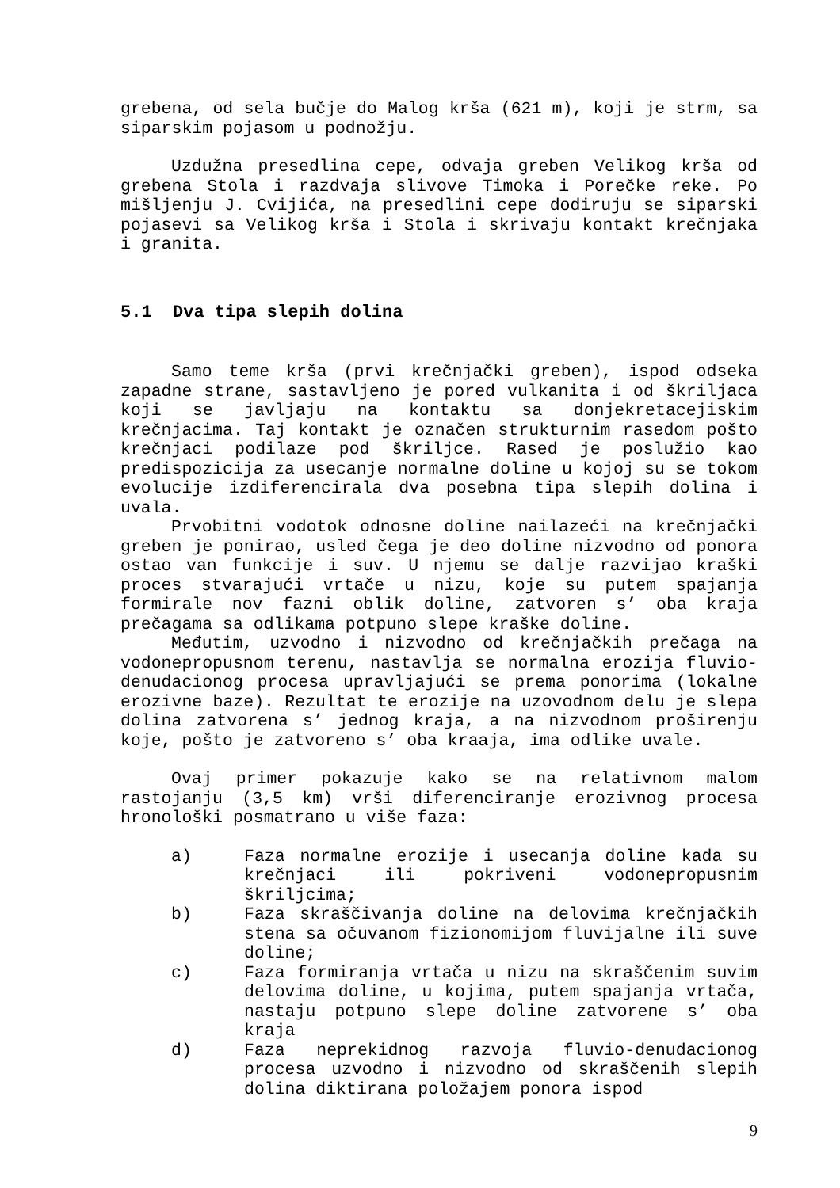grebena, od sela bučje do Malog krša (621 m), koji je strm, sa siparskim pojasom u podnožju.
Uzdužna presedlina cepe, odvaja greben Velikog krša od grebena Stola i razdvaja slivove Timoka i Porečke reke. Po mišljenju J. Cvijića, na presedlini cepe dodiruju se siparski pojasevi sa Velikog krša i Stola i skrivaju kontakt krečnjaka i granita.
5.1 Dva tipa slepih dolina
Samo teme krša (prvi krečnjački greben), ispod odseka zapadne strane, sastavljeno je pored vulkanita i od škriljaca koji se javljaju na kontaktu sa donjekretacejiskim krečnjacima. Taj kontakt je označen strukturnim rasedom pošto krečnjaci podilaze pod škriljce. Rased je poslužio kao predispozicija za usecanje normalne doline u kojoj su se tokom evolucije izdiferencirala dva posebna tipa slepih dolina i uvala.
Prvobitni vodotok odnosne doline nailazeći na krečnjački greben je ponirao, usled čega je deo doline nizvodno od ponora ostao van funkcije i suv. U njemu se dalje razvijao kraški proces stvarajući vrtače u nizu, koje su putem spajanja formirale nov fazni oblik doline, zatvoren s’ oba kraja prečagama sa odlikama potpuno slepe kraške doline.
Međutim, uzvodno i nizvodno od krečnjačkih prečaga na vodonepropusnom terenu, nastavlja se normalna erozija fluvio-denudacionog procesa upravljajući se prema ponorima (lokalne erozivne baze). Rezultat te erozije na uzovodnom delu je slepa dolina zatvorena s’ jednog kraja, a na nizvodnom proširenju koje, pošto je zatvoreno s’ oba kraaja, ima odlike uvale.
Ovaj primer pokazuje kako se na relativnom malom rastojanju (3,5 km) vrši diferenciranje erozivnog procesa hronološki posmatrano u više faza:
a) Faza normalne erozije i usecanja doline kada su krečnjaci ili pokriveni vodonepropusnim škriljcima;
b) Faza skraščivanja doline na delovima krečnjačkih stena sa očuvanom fizionomijom fluvijalne ili suve doline;
c) Faza formiranja vrtača u nizu na skraščenim suvim delovima doline, u kojima, putem spajanja vrtača, nastaju potpuno slepe doline zatvorene s’ oba kraja
d) Faza neprekidnog razvoja fluvio-denudacionog procesa uzvodno i nizvodno od skraščenih slepih dolina diktirana položajem ponora ispod
9